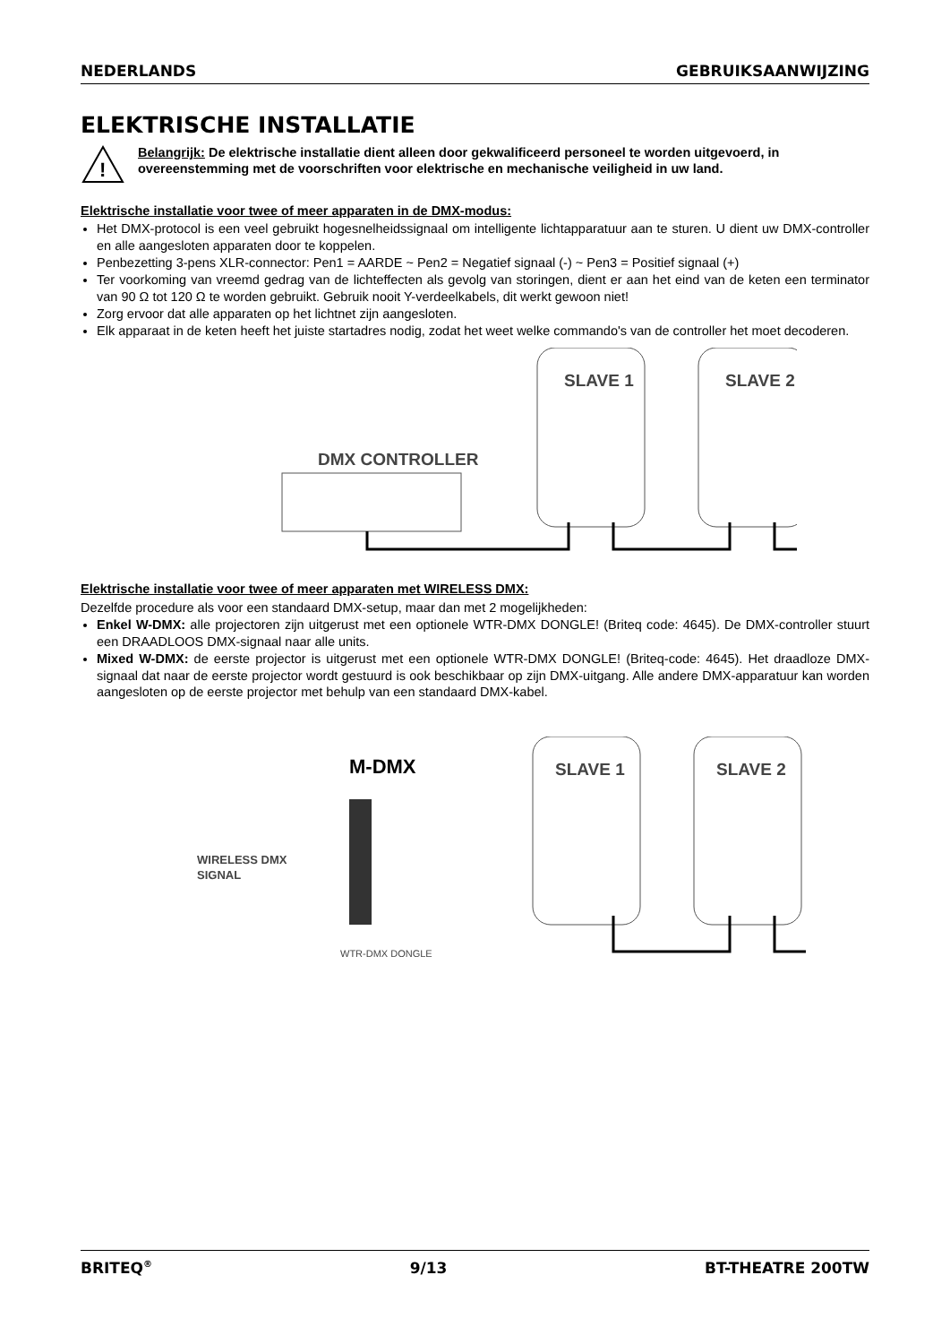NEDERLANDS GEBRUIKSAANWIJZING
ELEKTRISCHE INSTALLATIE
!
Belangrijk: De elektrische installatie dient alleen door gekwalificeerd personeel te worden uitgevoerd, in overeenstemming met de voorschriften voor elektrische en mechanische veiligheid in uw land.
Elektrische installatie voor twee of meer apparaten in de DMX-modus:
Het DMX-protocol is een veel gebruikt hogesnelheidssignaal om intelligente lichtapparatuur aan te sturen. U dient uw DMX-controller en alle aangesloten apparaten door te koppelen.
Penbezetting 3-pens XLR-connector: Pen1 = AARDE ~ Pen2 = Negatief signaal (-) ~ Pen3 = Positief signaal (+)
Ter voorkoming van vreemd gedrag van de lichteffecten als gevolg van storingen, dient er aan het eind van de keten een terminator van 90 Ω tot 120 Ω te worden gebruikt. Gebruik nooit Y-verdeelkabels, dit werkt gewoon niet!
Zorg ervoor dat alle apparaten op het lichtnet zijn aangesloten.
Elk apparaat in de keten heeft het juiste startadres nodig, zodat het weet welke commando's van de controller het moet decoderen.
DMX CONTROLLER
SLAVE 1 SLAVE 2
Elektrische installatie voor twee of meer apparaten met WIRELESS DMX:
Dezelfde procedure als voor een standaard DMX-setup, maar dan met 2 mogelijkheden:
Enkel W-DMX: alle projectoren zijn uitgerust met een optionele WTR-DMX DONGLE! (Briteq code: 4645). De DMX-controller stuurt een DRAADLOOS DMX-signaal naar alle units.
Mixed W-DMX: de eerste projector is uitgerust met een optionele WTR-DMX DONGLE! (Briteq-code: 4645). Het draadloze DMX-signaal dat naar de eerste projector wordt gestuurd is ook beschikbaar op zijn DMX-uitgang. Alle andere DMX-apparatuur kan worden aangesloten op de eerste projector met behulp van een standaard DMX-kabel.
M-DMX
WIRELESS DMX
SIGNAL
WTR-DMX DONGLE
SLAVE 1 SLAVE 2
BRITEQ<sup>®</sup> 9/13 BT-THEATRE 200TW